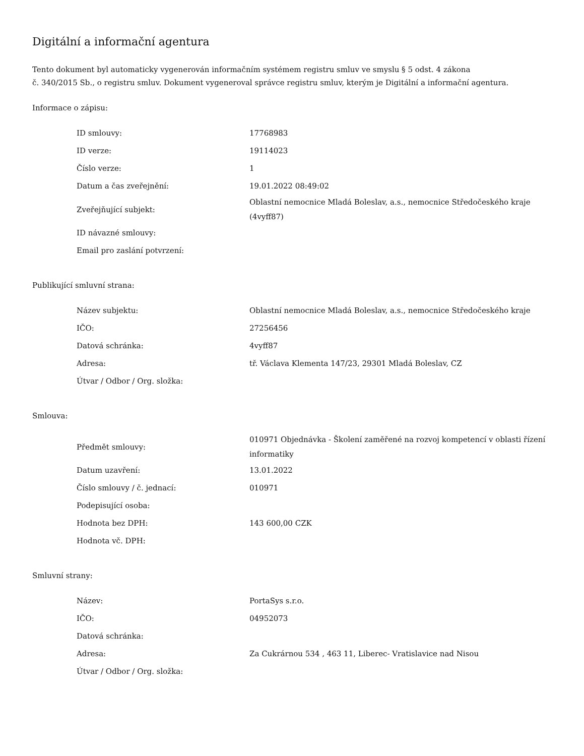Digitální a informační agentura
Tento dokument byl automaticky vygenerován informačním systémem registru smluv ve smyslu § 5 odst. 4 zákona
č. 340/2015 Sb., o registru smluv. Dokument vygeneroval správce registru smluv, kterým je Digitální a informační agentura.
Informace o zápisu:
| ID smlouvy: | 17768983 |
| ID verze: | 19114023 |
| Číslo verze: | 1 |
| Datum a čas zveřejnění: | 19.01.2022 08:49:02 |
| Zveřejňující subjekt: | Oblastní nemocnice Mladá Boleslav, a.s., nemocnice Středočeského kraje (4vyff87) |
| ID návazné smlouvy: | |
| Email pro zaslání potvrzení: | |
Publikující smluvní strana:
| Název subjektu: | Oblastní nemocnice Mladá Boleslav, a.s., nemocnice Středočeského kraje |
| IČO: | 27256456 |
| Datová schránka: | 4vyff87 |
| Adresa: | tř. Václava Klementa 147/23, 29301 Mladá Boleslav, CZ |
| Útvar / Odbor / Org. složka: | |
Smlouva:
| Předmět smlouvy: | 010971 Objednávka - Školení zaměřené na rozvoj kompetencí v oblasti řízení informatiky |
| Datum uzavření: | 13.01.2022 |
| Číslo smlouvy / č. jednací: | 010971 |
| Podepisující osoba: | |
| Hodnota bez DPH: | 143 600,00 CZK |
| Hodnota vč. DPH: | |
Smluvní strany:
| Název: | PortaSys s.r.o. |
| IČO: | 04952073 |
| Datová schránka: | |
| Adresa: | Za Cukrárnou 534 , 463 11, Liberec- Vratislavice nad Nisou |
| Útvar / Odbor / Org. složka: | |